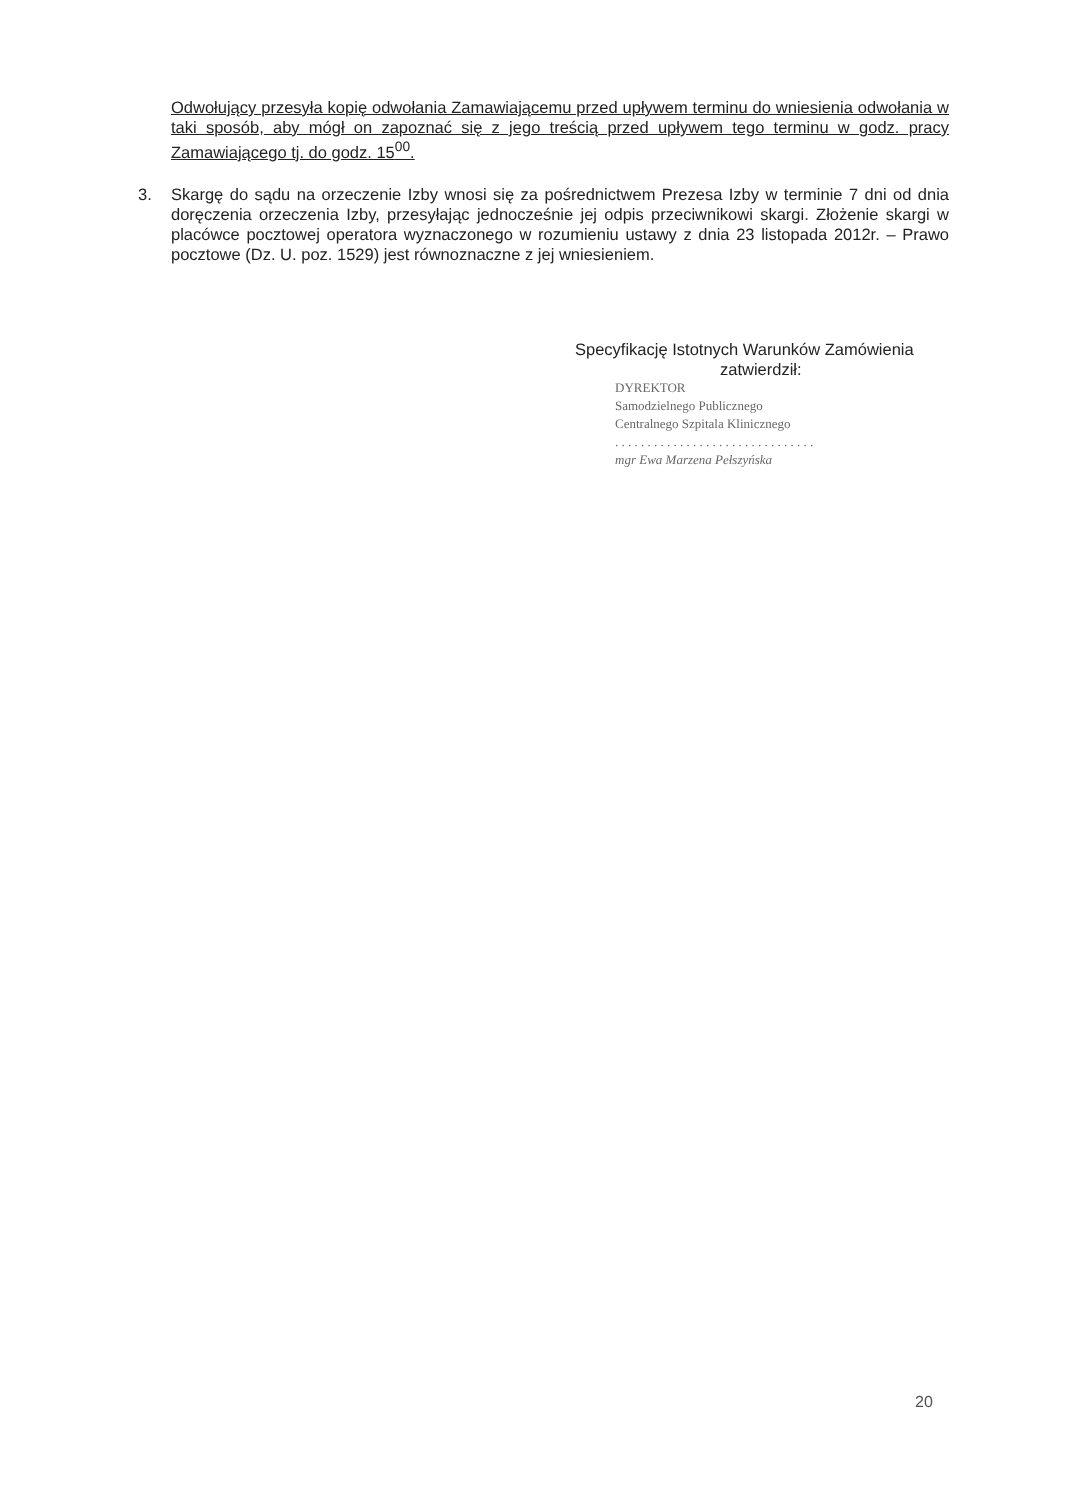Odwołujący przesyła kopię odwołania Zamawiającemu przed upływem terminu do wniesienia odwołania w taki sposób, aby mógł on zapoznać się z jego treścią przed upływem tego terminu w godz. pracy Zamawiającego tj. do godz. 15<sup>00</sup>.
3. Skargę do sądu na orzeczenie Izby wnosi się za pośrednictwem Prezesa Izby w terminie 7 dni od dnia doręczenia orzeczenia Izby, przesyłając jednocześnie jej odpis przeciwnikowi skargi. Złożenie skargi w placówce pocztowej operatora wyznaczonego w rozumieniu ustawy z dnia 23 listopada 2012r. – Prawo pocztowe (Dz. U. poz. 1529) jest równoznaczne z jej wniesieniem.
Specyfikację Istotnych Warunków Zamówienia
zatwierdził:
DYREKTOR
Samodzielnego Publicznego
Centralnego Szpitala Klinicznego
. . . . . . . . . . . . . . . . . . . . . . . . . . . . . . .
mgr Ewa Marzena Pełszyńska
20